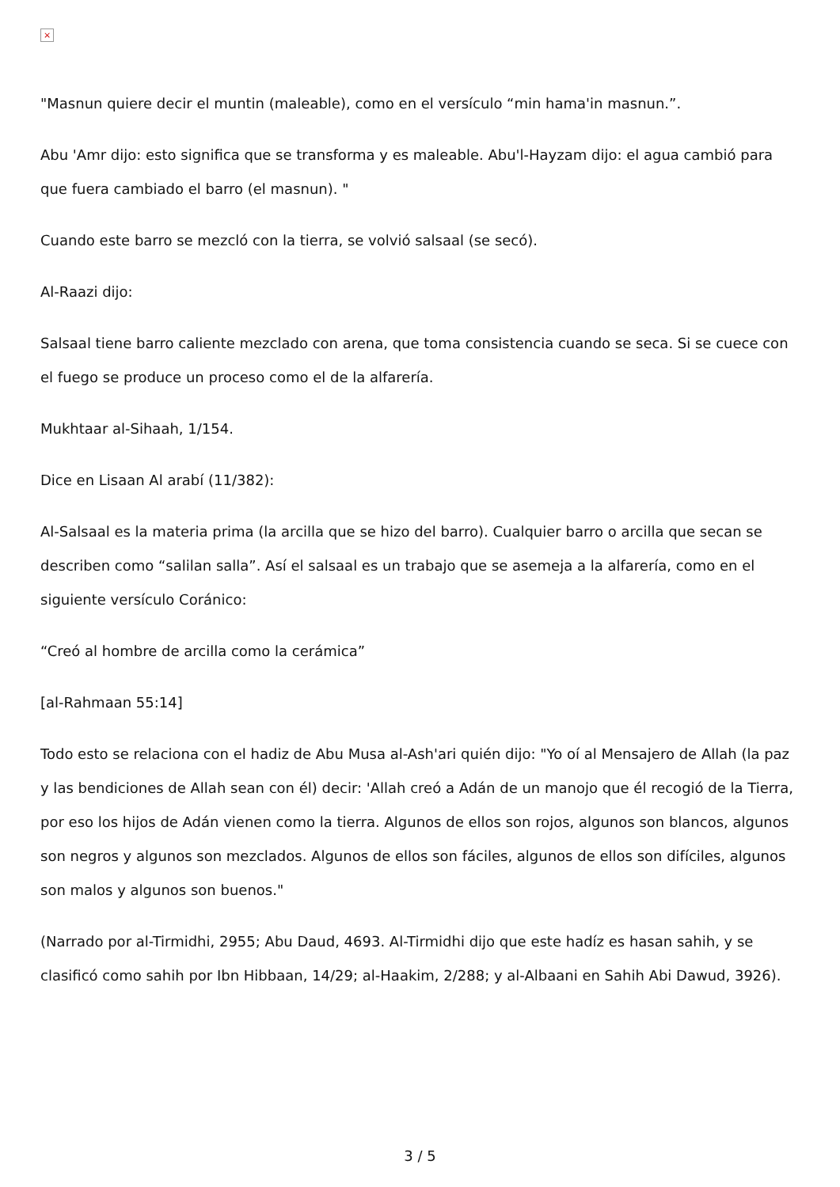×
"Masnun quiere decir el muntin (maleable), como en el versículo “min hama'in masnun.”.
Abu 'Amr dijo: esto significa que se transforma y es maleable. Abu'l-Hayzam dijo: el agua cambió para que fuera cambiado el barro (el masnun). "
Cuando este barro se mezcló con la tierra, se volvió salsaal (se secó).
Al-Raazi dijo:
Salsaal tiene barro caliente mezclado con arena, que toma consistencia cuando se seca. Si se cuece con el fuego se produce un proceso como el de la alfarería.
Mukhtaar al-Sihaah, 1/154.
Dice en Lisaan Al arabí (11/382):
Al-Salsaal es la materia prima (la arcilla que se hizo del barro). Cualquier barro o arcilla que secan se describen como “salilan salla”. Así el salsaal es un trabajo que se asemeja a la alfarería, como en el siguiente versículo Coránico:
“Creó al hombre de arcilla como la cerámica”
[al-Rahmaan 55:14]
Todo esto se relaciona con el hadiz de Abu Musa al-Ash'ari quién dijo: "Yo oí al Mensajero de Allah (la paz y las bendiciones de Allah sean con él) decir: 'Allah creó a Adán de un manojo que él recogió de la Tierra, por eso los hijos de Adán vienen como la tierra. Algunos de ellos son rojos, algunos son blancos, algunos son negros y algunos son mezclados. Algunos de ellos son fáciles, algunos de ellos son difíciles, algunos son malos y algunos son buenos."
(Narrado por al-Tirmidhi, 2955; Abu Daud, 4693. Al-Tirmidhi dijo que este hadíz es hasan sahih, y se clasificó como sahih por Ibn Hibbaan, 14/29; al-Haakim, 2/288; y al-Albaani en Sahih Abi Dawud, 3926).
3 / 5